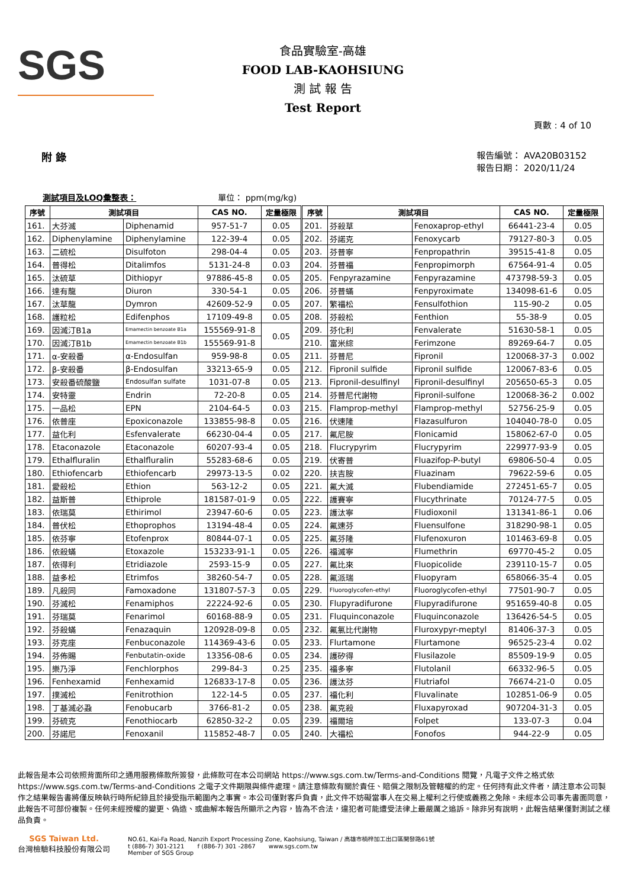SGS
食品實驗室-高雄
FOOD LAB-KAOHSIUNG
測 試 報 告
Test Report
頁數 : 4 of 10
附 錄
報告編號： AVA20B03152
報告日期： 2020/11/24
測試項目及LOQ彙整表： 單位： ppm(mg/kg)
| 序號 | 測試項目 | | CAS NO. | 定量極限 | 序號 | 測試項目 | | CAS NO. | 定量極限 |
| --- | --- | --- | --- | --- | --- | --- | --- | --- | --- |
| 161. | 大芬滅 | Diphenamid | 957-51-7 | 0.05 | 201. | 芬殺草 | Fenoxaprop-ethyl | 66441-23-4 | 0.05 |
| 162. | Diphenylamine | Diphenylamine | 122-39-4 | 0.05 | 202. | 芬諾克 | Fenoxycarb | 79127-80-3 | 0.05 |
| 163. | 二硫松 | Disulfoton | 298-04-4 | 0.05 | 203. | 芬普寧 | Fenpropathrin | 39515-41-8 | 0.05 |
| 164. | 普得松 | Ditalimfos | 5131-24-8 | 0.03 | 204. | 芬普福 | Fenpropimorph | 67564-91-4 | 0.05 |
| 165. | 汰硫草 | Dithiopyr | 97886-45-8 | 0.05 | 205. | Fenpyrazamine | Fenpyrazamine | 473798-59-3 | 0.05 |
| 166. | 達有龍 | Diuron | 330-54-1 | 0.05 | 206. | 芬普蟎 | Fenpyroximate | 134098-61-6 | 0.05 |
| 167. | 汰草龍 | Dymron | 42609-52-9 | 0.05 | 207. | 繁福松 | Fensulfothion | 115-90-2 | 0.05 |
| 168. | 護粒松 | Edifenphos | 17109-49-8 | 0.05 | 208. | 芬殺松 | Fenthion | 55-38-9 | 0.05 |
| 169. | 因滅汀B1a | Emamectin benzoate B1a | 155569-91-8 | 0.05 | 209. | 芬化利 | Fenvalerate | 51630-58-1 | 0.05 |
| 170. | 因滅汀B1b | Emamectin benzoate B1b | 155569-91-8 | | 210. | 富米綜 | Ferimzone | 89269-64-7 | 0.05 |
| 171. | α-安殺番 | α-Endosulfan | 959-98-8 | 0.05 | 211. | 芬普尼 | Fipronil | 120068-37-3 | 0.002 |
| 172. | β-安殺番 | β-Endosulfan | 33213-65-9 | 0.05 | 212. | Fipronil sulfide | Fipronil sulfide | 120067-83-6 | 0.05 |
| 173. | 安殺番硫酸鹽 | Endosulfan sulfate | 1031-07-8 | 0.05 | 213. | Fipronil-desulfinyl | Fipronil-desulfinyl | 205650-65-3 | 0.05 |
| 174. | 安特靈 | Endrin | 72-20-8 | 0.05 | 214. | 芬普尼代謝物 | Fipronil-sulfone | 120068-36-2 | 0.002 |
| 175. | 一品松 | EPN | 2104-64-5 | 0.03 | 215. | Flamprop-methyl | Flamprop-methyl | 52756-25-9 | 0.05 |
| 176. | 依普座 | Epoxiconazole | 133855-98-8 | 0.05 | 216. | 伏速隆 | Flazasulfuron | 104040-78-0 | 0.05 |
| 177. | 益化利 | Esfenvalerate | 66230-04-4 | 0.05 | 217. | 氟尼胺 | Flonicamid | 158062-67-0 | 0.05 |
| 178. | Etaconazole | Etaconazole | 60207-93-4 | 0.05 | 218. | Flucrypyrim | Flucrypyrim | 229977-93-9 | 0.05 |
| 179. | Ethalfluralin | Ethalfluralin | 55283-68-6 | 0.05 | 219. | 伏寄普 | Fluazifop-P-butyl | 69806-50-4 | 0.05 |
| 180. | Ethiofencarb | Ethiofencarb | 29973-13-5 | 0.02 | 220. | 扶吉胺 | Fluazinam | 79622-59-6 | 0.05 |
| 181. | 愛殺松 | Ethion | 563-12-2 | 0.05 | 221. | 氟大滅 | Flubendiamide | 272451-65-7 | 0.05 |
| 182. | 益斯普 | Ethiprole | 181587-01-9 | 0.05 | 222. | 護賽寧 | Flucythrinate | 70124-77-5 | 0.05 |
| 183. | 依瑞莫 | Ethirimol | 23947-60-6 | 0.05 | 223. | 護汰寧 | Fludioxonil | 131341-86-1 | 0.06 |
| 184. | 普伏松 | Ethoprophos | 13194-48-4 | 0.05 | 224. | 氟速芬 | Fluensulfone | 318290-98-1 | 0.05 |
| 185. | 依芬寧 | Etofenprox | 80844-07-1 | 0.05 | 225. | 氟芬隆 | Flufenoxuron | 101463-69-8 | 0.05 |
| 186. | 依殺蟎 | Etoxazole | 153233-91-1 | 0.05 | 226. | 福滅寧 | Flumethrin | 69770-45-2 | 0.05 |
| 187. | 依得利 | Etridiazole | 2593-15-9 | 0.05 | 227. | 氟比來 | Fluopicolide | 239110-15-7 | 0.05 |
| 188. | 益多松 | Etrimfos | 38260-54-7 | 0.05 | 228. | 氟派瑞 | Fluopyram | 658066-35-4 | 0.05 |
| 189. | 凡殺同 | Famoxadone | 131807-57-3 | 0.05 | 229. | Fluoroglycofen-ethyl | Fluoroglycofen-ethyl | 77501-90-7 | 0.05 |
| 190. | 芬滅松 | Fenamiphos | 22224-92-6 | 0.05 | 230. | Flupyradifurone | Flupyradifurone | 951659-40-8 | 0.05 |
| 191. | 芬瑞莫 | Fenarimol | 60168-88-9 | 0.05 | 231. | Fluquinconazole | Fluquinconazole | 136426-54-5 | 0.05 |
| 192. | 芬殺蟎 | Fenazaquin | 120928-09-8 | 0.05 | 232. | 氟氯比代謝物 | Fluroxypyr-meptyl | 81406-37-3 | 0.05 |
| 193. | 芬克座 | Fenbuconazole | 114369-43-6 | 0.05 | 233. | Flurtamone | Flurtamone | 96525-23-4 | 0.02 |
| 194. | 芬佈賜 | Fenbutatin-oxide | 13356-08-6 | 0.05 | 234. | 護矽得 | Flusilazole | 85509-19-9 | 0.05 |
| 195. | 樂乃淨 | Fenchlorphos | 299-84-3 | 0.25 | 235. | 福多寧 | Flutolanil | 66332-96-5 | 0.05 |
| 196. | Fenhexamid | Fenhexamid | 126833-17-8 | 0.05 | 236. | 護汰芬 | Flutriafol | 76674-21-0 | 0.05 |
| 197. | 撲滅松 | Fenitrothion | 122-14-5 | 0.05 | 237. | 福化利 | Fluvalinate | 102851-06-9 | 0.05 |
| 198. | 丁基滅必蝨 | Fenobucarb | 3766-81-2 | 0.05 | 238. | 氟克殺 | Fluxapyroxad | 907204-31-3 | 0.05 |
| 199. | 芬硫克 | Fenothiocarb | 62850-32-2 | 0.05 | 239. | 福爾培 | Folpet | 133-07-3 | 0.04 |
| 200. | 芬諾尼 | Fenoxanil | 115852-48-7 | 0.05 | 240. | 大福松 | Fonofos | 944-22-9 | 0.05 |
此報告是本公司依照背面所印之通用服務條款所簽發，此條款可在本公司網站 https://www.sgs.com.tw/Terms-and-Conditions 閱覽，凡電子文件之格式依 https://www.sgs.com.tw/Terms-and-Conditions 之電子文件期限與條件處理。請注意條款有關於責任、賠償之限制及管轄權的約定。任何持有此文件者，請注意本公司製作之結果報告書將僅反映執行時所紀錄且於接受指示範圍內之事實。本公司僅對客戶負責，此文件不妨礙當事人在交易上權利之行使或義務之免除。未經本公司事先書面同意，此報告不可部份複製。任何未經授權的變更、偽造、或曲解本報告所顯示之內容，皆為不合法，違犯者可能遭受法律上最嚴厲之追訴。除非另有說明，此報告結果僅對測試之樣品負責。
SGS Taiwan Ltd.
台灣檢驗科技股份有限公司
NO.61, Kai-Fa Road, Nanzih Export Processing Zone, Kaohsiung, Taiwan / 高雄市楠梓加工出口區開發路61號
t (886-7) 301-2121 f (886-7) 301 -2867 www.sgs.com.tw
Member of SGS Group